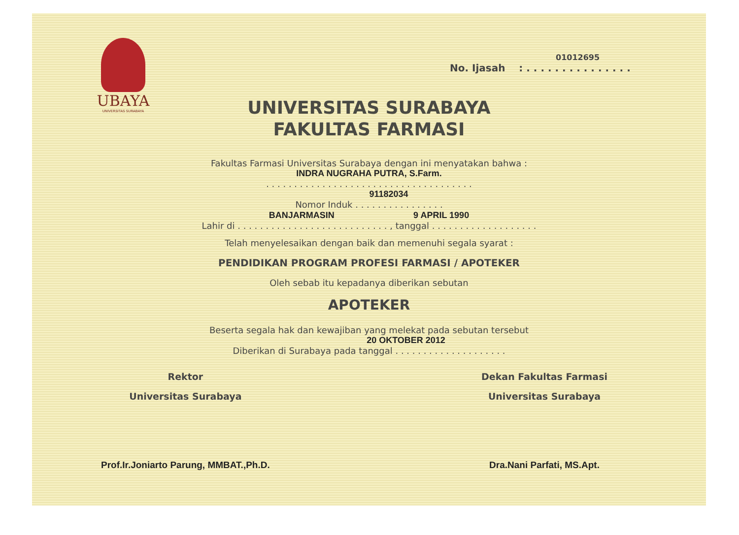UBAYA
UNIVERSITAS SURABAYA
01012695
No. Ijasah : . . . . . . . . . . . . . . .
UNIVERSITAS SURABAYA
FAKULTAS FARMASI
Fakultas Farmasi Universitas Surabaya dengan ini menyatakan bahwa :
INDRA NUGRAHA PUTRA, S.Farm.
. . . . . . . . . . . . . . . . . . . . . . . . . . . . . . . . . . . . .
91182034
Nomor Induk . . . . . . . . . . . . . . . .
BANJARMASIN 9 APRIL 1990
Lahir di . . . . . . . . . . . . . . . . . . . . . . . . . . . , tanggal . . . . . . . . . . . . . . . . . . .
Telah menyelesaikan dengan baik dan memenuhi segala syarat :
PENDIDIKAN PROGRAM PROFESI FARMASI / APOTEKER
Oleh sebab itu kepadanya diberikan sebutan
APOTEKER
Beserta segala hak dan kewajiban yang melekat pada sebutan tersebut
20 OKTOBER 2012
Diberikan di Surabaya pada tanggal . . . . . . . . . . . . . . . . . . . .
Rektor
Universitas Surabaya
Prof.Ir.Joniarto Parung, MMBAT.,Ph.D.
Dekan Fakultas Farmasi
Universitas Surabaya
Dra.Nani Parfati, MS.Apt.